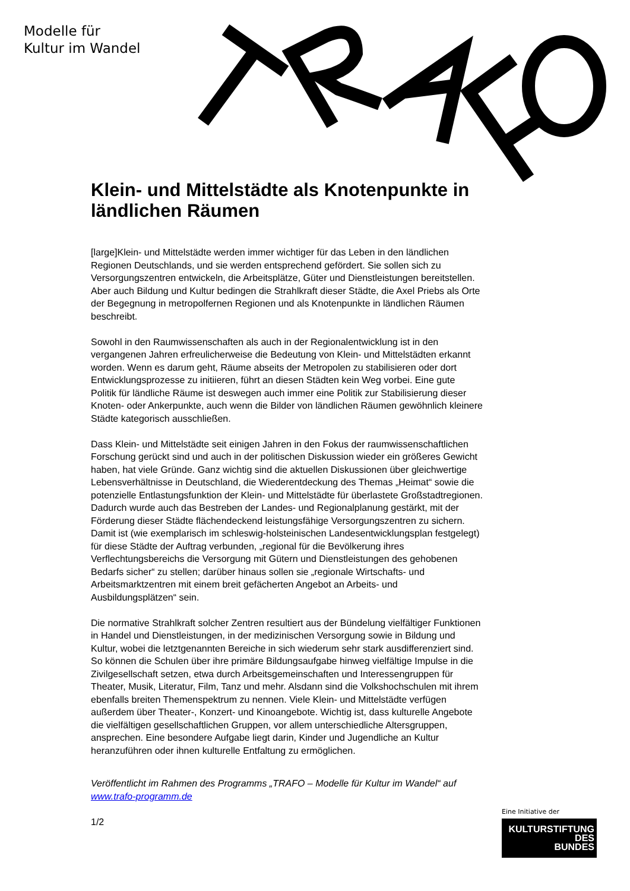Modelle für
Kultur im Wandel
Klein- und Mittelstädte als Knotenpunkte in ländlichen Räumen
[large]Klein- und Mittelstädte werden immer wichtiger für das Leben in den ländlichen Regionen Deutschlands, und sie werden entsprechend gefördert. Sie sollen sich zu Versorgungszentren entwickeln, die Arbeitsplätze, Güter und Dienstleistungen bereitstellen. Aber auch Bildung und Kultur bedingen die Strahlkraft dieser Städte, die Axel Priebs als Orte der Begegnung in metropolfernen Regionen und als Knotenpunkte in ländlichen Räumen beschreibt.
Sowohl in den Raumwissenschaften als auch in der Regionalentwicklung ist in den vergangenen Jahren erfreulicherweise die Bedeutung von Klein- und Mittelstädten erkannt worden. Wenn es darum geht, Räume abseits der Metropolen zu stabilisieren oder dort Entwicklungsprozesse zu initiieren, führt an diesen Städten kein Weg vorbei. Eine gute Politik für ländliche Räume ist deswegen auch immer eine Politik zur Stabilisierung dieser Knoten- oder Ankerpunkte, auch wenn die Bilder von ländlichen Räumen gewöhnlich kleinere Städte kategorisch ausschließen.
Dass Klein- und Mittelstädte seit einigen Jahren in den Fokus der raumwissenschaftlichen Forschung gerückt sind und auch in der politischen Diskussion wieder ein größeres Gewicht haben, hat viele Gründe. Ganz wichtig sind die aktuellen Diskussionen über gleichwertige Lebensverhältnisse in Deutschland, die Wiederentdeckung des Themas „Heimat“ sowie die potenzielle Entlastungsfunktion der Klein- und Mittelstädte für überlastete Großstadtregionen. Dadurch wurde auch das Bestreben der Landes- und Regionalplanung gestärkt, mit der Förderung dieser Städte flächendeckend leistungsfähige Versorgungszentren zu sichern. Damit ist (wie exemplarisch im schleswig-holsteinischen Landesentwicklungsplan festgelegt) für diese Städte der Auftrag verbunden, „regional für die Bevölkerung ihres Verflechtungsbereichs die Versorgung mit Gütern und Dienstleistungen des gehobenen Bedarfs sicher“ zu stellen; darüber hinaus sollen sie „regionale Wirtschafts- und Arbeitsmarktzentren mit einem breit gefächerten Angebot an Arbeits- und Ausbildungsplätzen“ sein.
Die normative Strahlkraft solcher Zentren resultiert aus der Bündelung vielfältiger Funktionen in Handel und Dienstleistungen, in der medizinischen Versorgung sowie in Bildung und Kultur, wobei die letztgenannten Bereiche in sich wiederum sehr stark ausdifferenziert sind. So können die Schulen über ihre primäre Bildungsaufgabe hinweg vielfältige Impulse in die Zivilgesellschaft setzen, etwa durch Arbeitsgemeinschaften und Interessengruppen für Theater, Musik, Literatur, Film, Tanz und mehr. Alsdann sind die Volkshochschulen mit ihrem ebenfalls breiten Themenspektrum zu nennen. Viele Klein- und Mittelstädte verfügen außerdem über Theater-, Konzert- und Kinoangebote. Wichtig ist, dass kulturelle Angebote die vielfältigen gesellschaftlichen Gruppen, vor allem unterschiedliche Altersgruppen, ansprechen. Eine besondere Aufgabe liegt darin, Kinder und Jugendliche an Kultur heranzuführen oder ihnen kulturelle Entfaltung zu ermöglichen.
Veröffentlicht im Rahmen des Programms „TRAFO – Modelle für Kultur im Wandel“ auf www.trafo-programm.de
1/2
Eine Initiative der
KULTURSTIFTUNG
DES
BUNDES